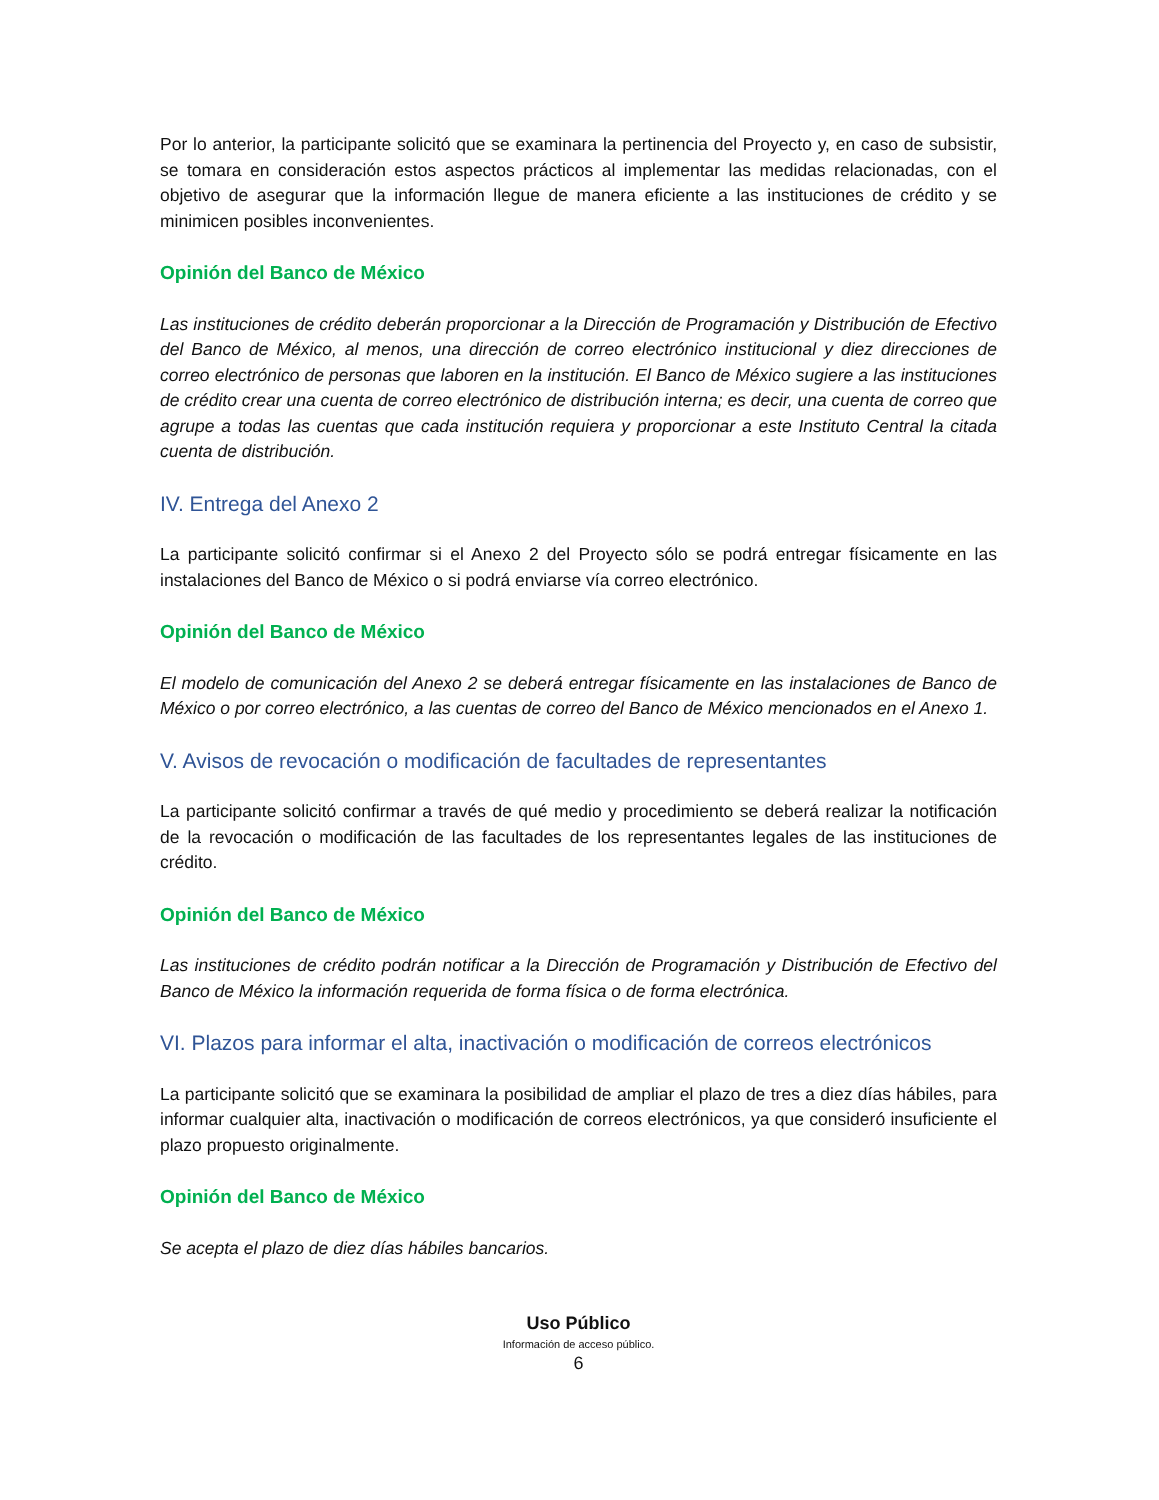Por lo anterior, la participante solicitó que se examinara la pertinencia del Proyecto y, en caso de subsistir, se tomara en consideración estos aspectos prácticos al implementar las medidas relacionadas, con el objetivo de asegurar que la información llegue de manera eficiente a las instituciones de crédito y se minimicen posibles inconvenientes.
Opinión del Banco de México
Las instituciones de crédito deberán proporcionar a la Dirección de Programación y Distribución de Efectivo del Banco de México, al menos, una dirección de correo electrónico institucional y diez direcciones de correo electrónico de personas que laboren en la institución. El Banco de México sugiere a las instituciones de crédito crear una cuenta de correo electrónico de distribución interna; es decir, una cuenta de correo que agrupe a todas las cuentas que cada institución requiera y proporcionar a este Instituto Central la citada cuenta de distribución.
IV. Entrega del Anexo 2
La participante solicitó confirmar si el Anexo 2 del Proyecto sólo se podrá entregar físicamente en las instalaciones del Banco de México o si podrá enviarse vía correo electrónico.
Opinión del Banco de México
El modelo de comunicación del Anexo 2 se deberá entregar físicamente en las instalaciones de Banco de México o por correo electrónico, a las cuentas de correo del Banco de México mencionados en el Anexo 1.
V. Avisos de revocación o modificación de facultades de representantes
La participante solicitó confirmar a través de qué medio y procedimiento se deberá realizar la notificación de la revocación o modificación de las facultades de los representantes legales de las instituciones de crédito.
Opinión del Banco de México
Las instituciones de crédito podrán notificar a la Dirección de Programación y Distribución de Efectivo del Banco de México la información requerida de forma física o de forma electrónica.
VI. Plazos para informar el alta, inactivación o modificación de correos electrónicos
La participante solicitó que se examinara la posibilidad de ampliar el plazo de tres a diez días hábiles, para informar cualquier alta, inactivación o modificación de correos electrónicos, ya que consideró insuficiente el plazo propuesto originalmente.
Opinión del Banco de México
Se acepta el plazo de diez días hábiles bancarios.
Uso Público
Información de acceso público.
6